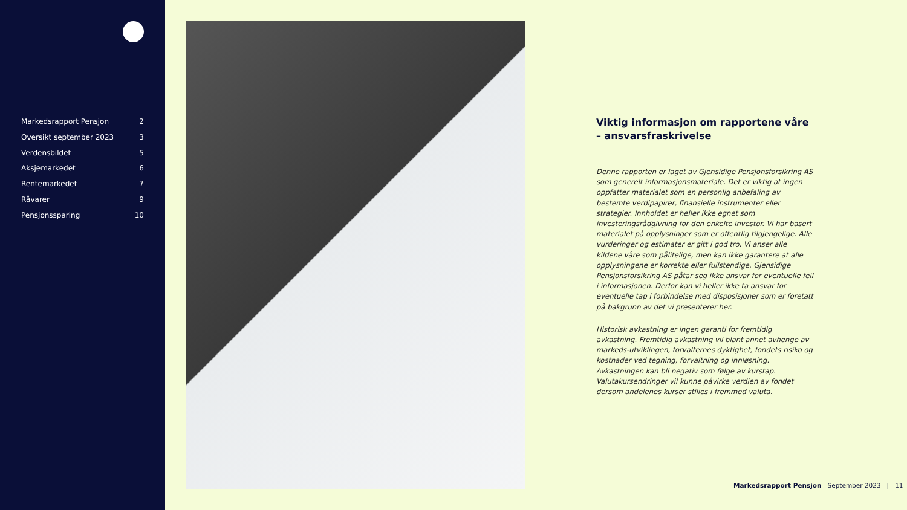Markedsrapport Pensjon 2
Oversikt september 2023 3
Verdensbildet 5
Aksjemarkedet 6
Rentemarkedet 7
Råvarer 9
Pensjonssparing 10
Viktig informasjon om rapportene våre
– ansvarsfraskrivelse
Denne rapporten er laget av Gjensidige Pensjonsforsikring AS som generelt informasjonsmateriale. Det er viktig at ingen oppfatter materialet som en personlig anbefaling av bestemte verdipapirer, finansielle instrumenter eller strategier. Innholdet er heller ikke egnet som investeringsrådgivning for den enkelte investor. Vi har basert materialet på opplysninger som er offentlig tilgjengelige. Alle vurderinger og estimater er gitt i god tro. Vi anser alle kildene våre som pålitelige, men kan ikke garantere at alle opplysningene er korrekte eller fullstendige. Gjensidige Pensjonsforsikring AS påtar seg ikke ansvar for eventuelle feil i informasjonen. Derfor kan vi heller ikke ta ansvar for eventuelle tap i forbindelse med disposisjoner som er foretatt på bakgrunn av det vi presenterer her.
Historisk avkastning er ingen garanti for fremtidig avkastning. Fremtidig avkastning vil blant annet avhenge av markeds-utviklingen, forvalternes dyktighet, fondets risiko og kostnader ved tegning, forvaltning og innløsning. Avkastningen kan bli negativ som følge av kurstap. Valutakursendringer vil kunne påvirke verdien av fondet dersom andelenes kurser stilles i fremmed valuta.
Markedsrapport Pensjon September 2023 | 11